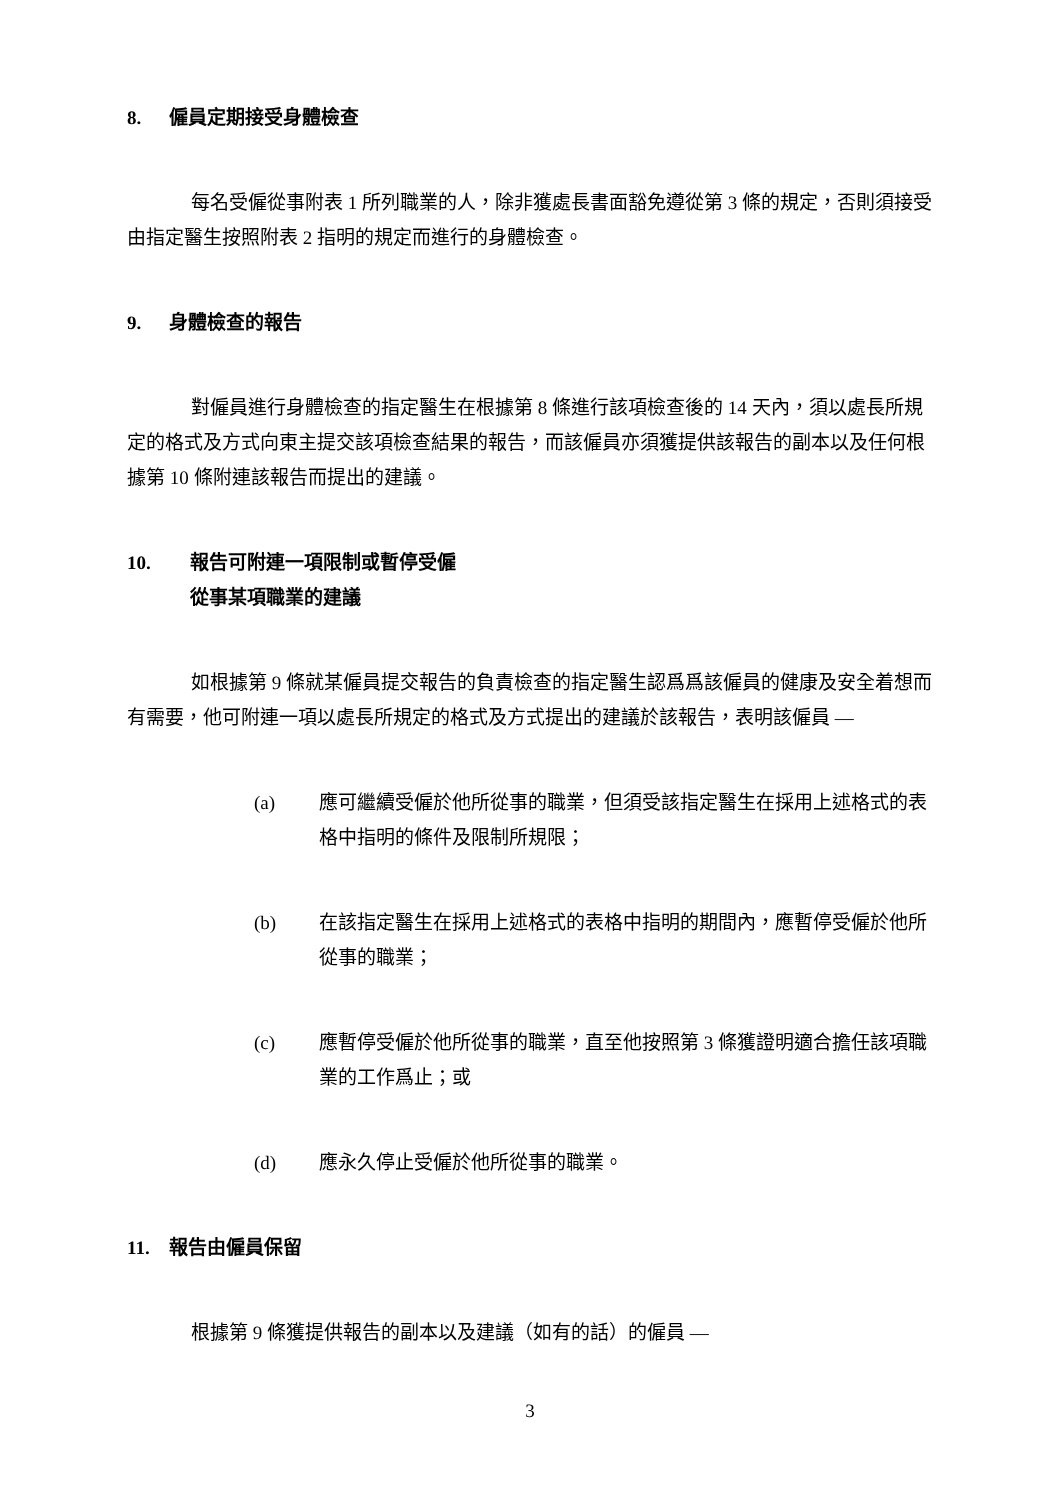8. 僱員定期接受身體檢查
每名受僱從事附表 1 所列職業的人，除非獲處長書面豁免遵從第 3 條的規定，否則須接受由指定醫生按照附表 2 指明的規定而進行的身體檢查。
9. 身體檢查的報告
對僱員進行身體檢查的指定醫生在根據第 8 條進行該項檢查後的 14 天內，須以處長所規定的格式及方式向東主提交該項檢查結果的報告，而該僱員亦須獲提供該報告的副本以及任何根據第 10 條附連該報告而提出的建議。
10. 報告可附連一項限制或暫停受僱
從事某項職業的建議
如根據第 9 條就某僱員提交報告的負責檢查的指定醫生認爲爲該僱員的健康及安全着想而有需要，他可附連一項以處長所規定的格式及方式提出的建議於該報告，表明該僱員 —
(a) 應可繼續受僱於他所從事的職業，但須受該指定醫生在採用上述格式的表格中指明的條件及限制所規限；
(b) 在該指定醫生在採用上述格式的表格中指明的期間內，應暫停受僱於他所從事的職業；
(c) 應暫停受僱於他所從事的職業，直至他按照第 3 條獲證明適合擔任該項職業的工作爲止；或
(d) 應永久停止受僱於他所從事的職業。
11. 報告由僱員保留
根據第 9 條獲提供報告的副本以及建議（如有的話）的僱員 —
3